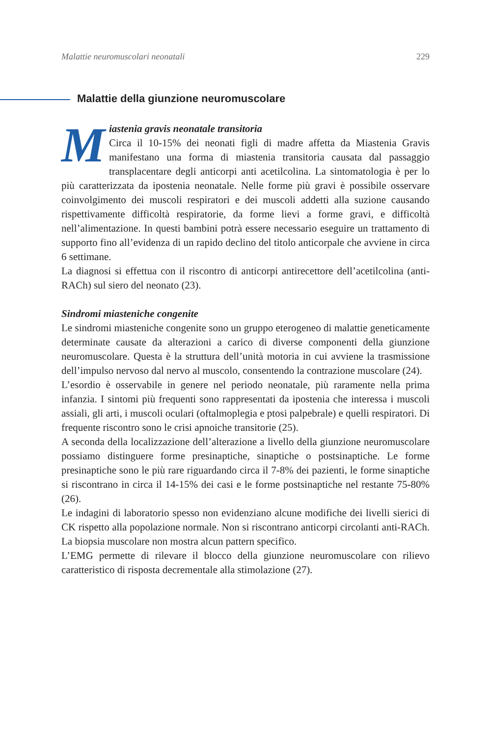Malattie neuromuscolari neonatali 229
Malattie della giunzione neuromuscolare
Miastenia gravis neonatale transitoria
Circa il 10-15% dei neonati figli di madre affetta da Miastenia Gravis manifestano una forma di miastenia transitoria causata dal passaggio transplacentare degli anticorpi anti acetilcolina. La sintomatologia è per lo più caratterizzata da ipostenia neonatale. Nelle forme più gravi è possibile osservare coinvolgimento dei muscoli respiratori e dei muscoli addetti alla suzione causando rispettivamente difficoltà respiratorie, da forme lievi a forme gravi, e difficoltà nell’alimentazione. In questi bambini potrà essere necessario eseguire un trattamento di supporto fino all’evidenza di un rapido declino del titolo anticorpale che avviene in circa 6 settimane.
La diagnosi si effettua con il riscontro di anticorpi antirecettore dell’acetilcolina (anti-RACh) sul siero del neonato (23).
Sindromi miasteniche congenite
Le sindromi miasteniche congenite sono un gruppo eterogeneo di malattie geneticamente determinate causate da alterazioni a carico di diverse componenti della giunzione neuromuscolare. Questa è la struttura dell’unità motoria in cui avviene la trasmissione dell’impulso nervoso dal nervo al muscolo, consentendo la contrazione muscolare (24).
L’esordio è osservabile in genere nel periodo neonatale, più raramente nella prima infanzia. I sintomi più frequenti sono rappresentati da ipostenia che interessa i muscoli assiali, gli arti, i muscoli oculari (oftalmoplegia e ptosi palpebrale) e quelli respiratori. Di frequente riscontro sono le crisi apnoiche transitorie (25).
A seconda della localizzazione dell’alterazione a livello della giunzione neuromuscolare possiamo distinguere forme presinaptiche, sinaptiche o postsinaptiche. Le forme presinaptiche sono le più rare riguardando circa il 7-8% dei pazienti, le forme sinaptiche si riscontrano in circa il 14-15% dei casi e le forme postsinaptiche nel restante 75-80% (26).
Le indagini di laboratorio spesso non evidenziano alcune modifiche dei livelli sierici di CK rispetto alla popolazione normale. Non si riscontrano anticorpi circolanti anti-RACh. La biopsia muscolare non mostra alcun pattern specifico.
L’EMG permette di rilevare il blocco della giunzione neuromuscolare con rilievo caratteristico di risposta decrementale alla stimolazione (27).